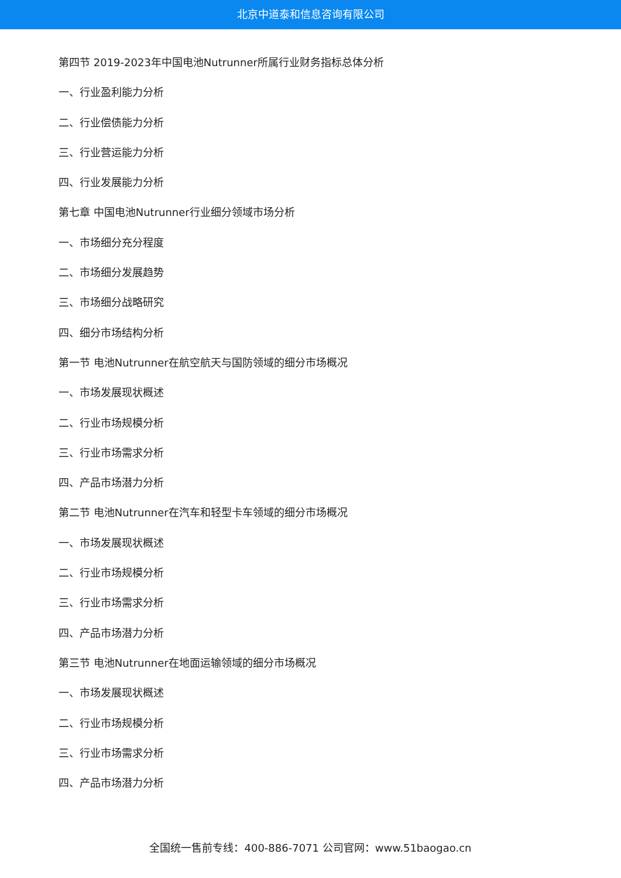北京中道泰和信息咨询有限公司
第四节 2019-2023年中国电池Nutrunner所属行业财务指标总体分析
一、行业盈利能力分析
二、行业偿债能力分析
三、行业营运能力分析
四、行业发展能力分析
第七章 中国电池Nutrunner行业细分领域市场分析
一、市场细分充分程度
二、市场细分发展趋势
三、市场细分战略研究
四、细分市场结构分析
第一节 电池Nutrunner在航空航天与国防领域的细分市场概况
一、市场发展现状概述
二、行业市场规模分析
三、行业市场需求分析
四、产品市场潜力分析
第二节 电池Nutrunner在汽车和轻型卡车领域的细分市场概况
一、市场发展现状概述
二、行业市场规模分析
三、行业市场需求分析
四、产品市场潜力分析
第三节 电池Nutrunner在地面运输领域的细分市场概况
一、市场发展现状概述
二、行业市场规模分析
三、行业市场需求分析
四、产品市场潜力分析
全国统一售前专线：400-886-7071 公司官网：www.51baogao.cn